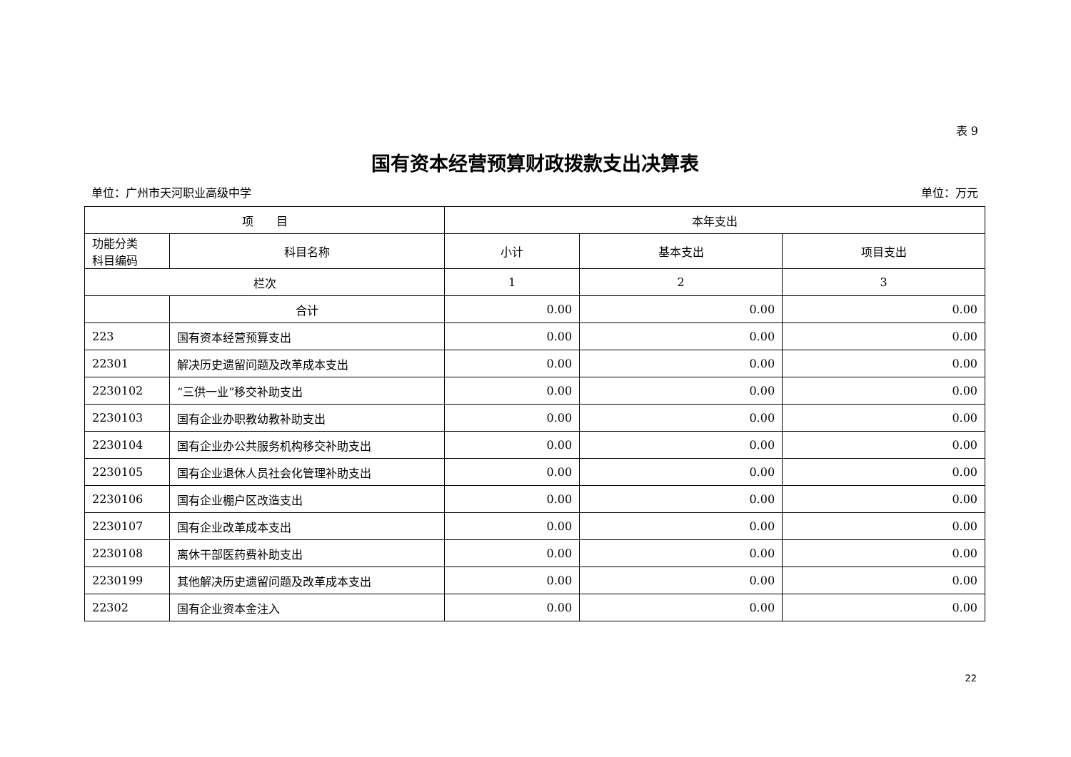表 9
国有资本经营预算财政拨款支出决算表
单位：广州市天河职业高级中学 单位：万元
| 项 目 | | 本年支出 | | |
| --- | --- | --- | --- | --- |
| 功能分类 科目编码 | 科目名称 | 小计 | 基本支出 | 项目支出 |
| 栏次 | | 1 | 2 | 3 |
| | 合计 | 0.00 | 0.00 | 0.00 |
| 223 | 国有资本经营预算支出 | 0.00 | 0.00 | 0.00 |
| 22301 | 解决历史遗留问题及改革成本支出 | 0.00 | 0.00 | 0.00 |
| 2230102 | “三供一业”移交补助支出 | 0.00 | 0.00 | 0.00 |
| 2230103 | 国有企业办职教幼教补助支出 | 0.00 | 0.00 | 0.00 |
| 2230104 | 国有企业办公共服务机构移交补助支出 | 0.00 | 0.00 | 0.00 |
| 2230105 | 国有企业退休人员社会化管理补助支出 | 0.00 | 0.00 | 0.00 |
| 2230106 | 国有企业棚户区改造支出 | 0.00 | 0.00 | 0.00 |
| 2230107 | 国有企业改革成本支出 | 0.00 | 0.00 | 0.00 |
| 2230108 | 离休干部医药费补助支出 | 0.00 | 0.00 | 0.00 |
| 2230199 | 其他解决历史遗留问题及改革成本支出 | 0.00 | 0.00 | 0.00 |
| 22302 | 国有企业资本金注入 | 0.00 | 0.00 | 0.00 |
22